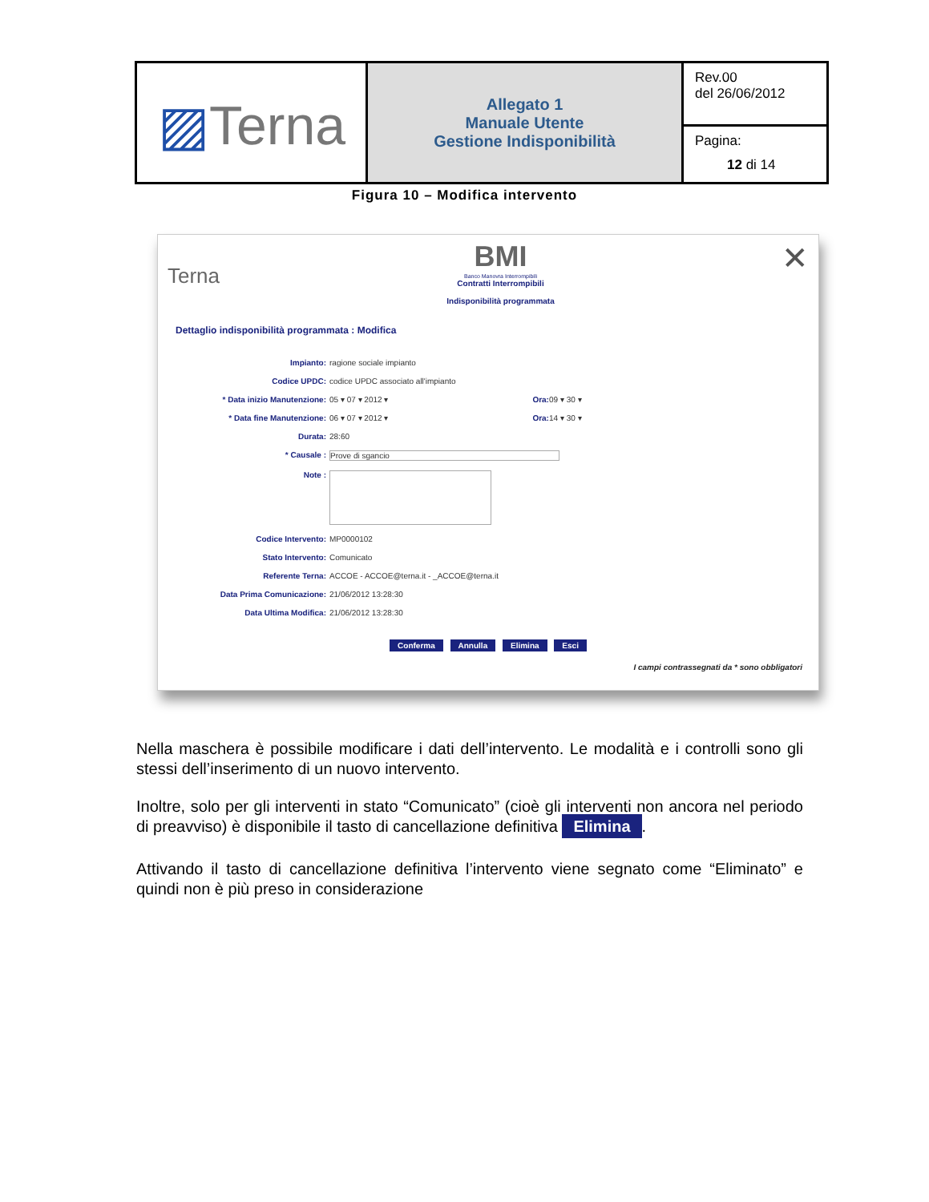| ▨ Terna | Allegato 1 Manuale Utente Gestione Indisponibilità | Rev.00 del 26/06/2012 |
| | | Pagina: 12 di 14 |
Figura 10 – Modifica intervento
Terna
BMI
Banco Manovra Interrompibili
Contratti Interrompibili
Indisponibilità programmata
✕
Dettaglio indisponibilità programmata : Modifica
Impianto: ragione sociale impianto
Codice UPDC: codice UPDC associato all'impianto
* Data inizio Manutenzione: 05 ▾ 07 ▾ 2012 ▾ Ora: 09 ▾ 30 ▾
* Data fine Manutenzione: 06 ▾ 07 ▾ 2012 ▾ Ora: 14 ▾ 30 ▾
Durata: 28:60
* Causale : Prove di sgancio
Note :
Codice Intervento: MP0000102
Stato Intervento: Comunicato
Referente Terna: ACCOE - ACCOE@terna.it - _ACCOE@terna.it
Data Prima Comunicazione: 21/06/2012 13:28:30
Data Ultima Modifica: 21/06/2012 13:28:30
Conferma Annulla Elimina Esci
I campi contrassegnati da * sono obbligatori
Nella maschera è possibile modificare i dati dell’intervento. Le modalità e i controlli sono gli stessi dell’inserimento di un nuovo intervento.
Inoltre, solo per gli interventi in stato “Comunicato” (cioè gli interventi non ancora nel periodo di preavviso) è disponibile il tasto di cancellazione definitiva Elimina.
Attivando il tasto di cancellazione definitiva l’intervento viene segnato come “Eliminato” e quindi non è più preso in considerazione